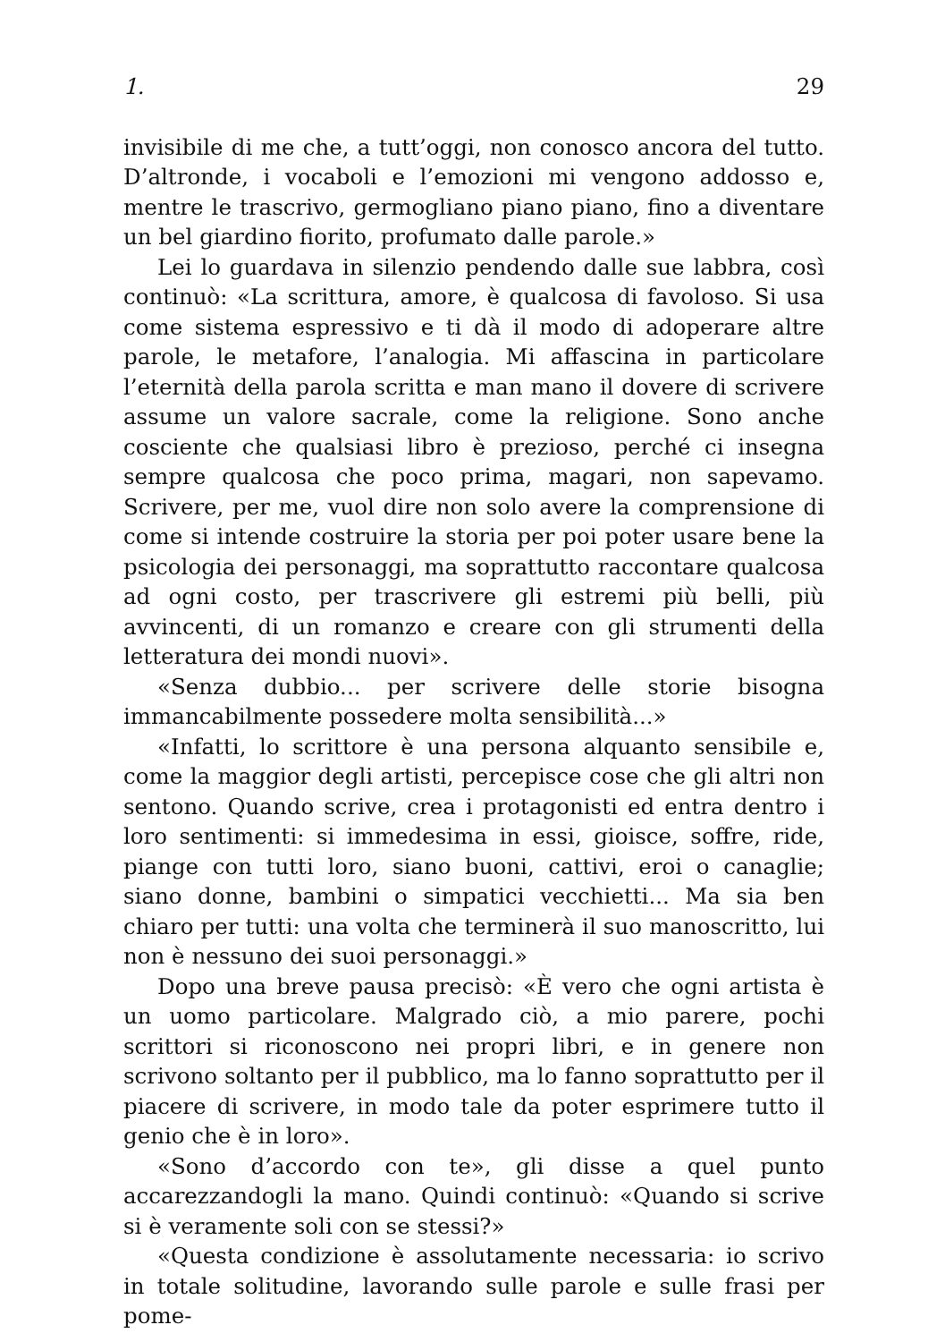1. 29
invisibile di me che, a tutt’oggi, non conosco ancora del tutto. D’altronde, i vocaboli e l’emozioni mi vengono addosso e, mentre le trascrivo, germogliano piano piano, fino a diventare un bel giardino fiorito, profumato dalle parole.»
Lei lo guardava in silenzio pendendo dalle sue labbra, così continuò: «La scrittura, amore, è qualcosa di favoloso. Si usa come sistema espressivo e ti dà il modo di adoperare altre parole, le metafore, l’analogia. Mi affascina in particolare l’eternità della parola scritta e man mano il dovere di scrivere assume un valore sacrale, come la religione. Sono anche cosciente che qualsiasi libro è prezioso, perché ci insegna sempre qualcosa che poco prima, magari, non sapevamo. Scrivere, per me, vuol dire non solo avere la comprensione di come si intende costruire la storia per poi poter usare bene la psicologia dei personaggi, ma soprattutto raccontare qualcosa ad ogni costo, per trascrivere gli estremi più belli, più avvincenti, di un romanzo e creare con gli strumenti della letteratura dei mondi nuovi».
«Senza dubbio... per scrivere delle storie bisogna immancabilmente possedere molta sensibilità...»
«Infatti, lo scrittore è una persona alquanto sensibile e, come la maggior degli artisti, percepisce cose che gli altri non sentono. Quando scrive, crea i protagonisti ed entra dentro i loro sentimenti: si immedesima in essi, gioisce, soffre, ride, piange con tutti loro, siano buoni, cattivi, eroi o canaglie; siano donne, bambini o simpatici vecchietti... Ma sia ben chiaro per tutti: una volta che terminerà il suo manoscritto, lui non è nessuno dei suoi personaggi.»
Dopo una breve pausa precisò: «È vero che ogni artista è un uomo particolare. Malgrado ciò, a mio parere, pochi scrittori si riconoscono nei propri libri, e in genere non scrivono soltanto per il pubblico, ma lo fanno soprattutto per il piacere di scrivere, in modo tale da poter esprimere tutto il genio che è in loro».
«Sono d’accordo con te», gli disse a quel punto accarezzandogli la mano. Quindi continuò: «Quando si scrive si è veramente soli con se stessi?»
«Questa condizione è assolutamente necessaria: io scrivo in totale solitudine, lavorando sulle parole e sulle frasi per pome-